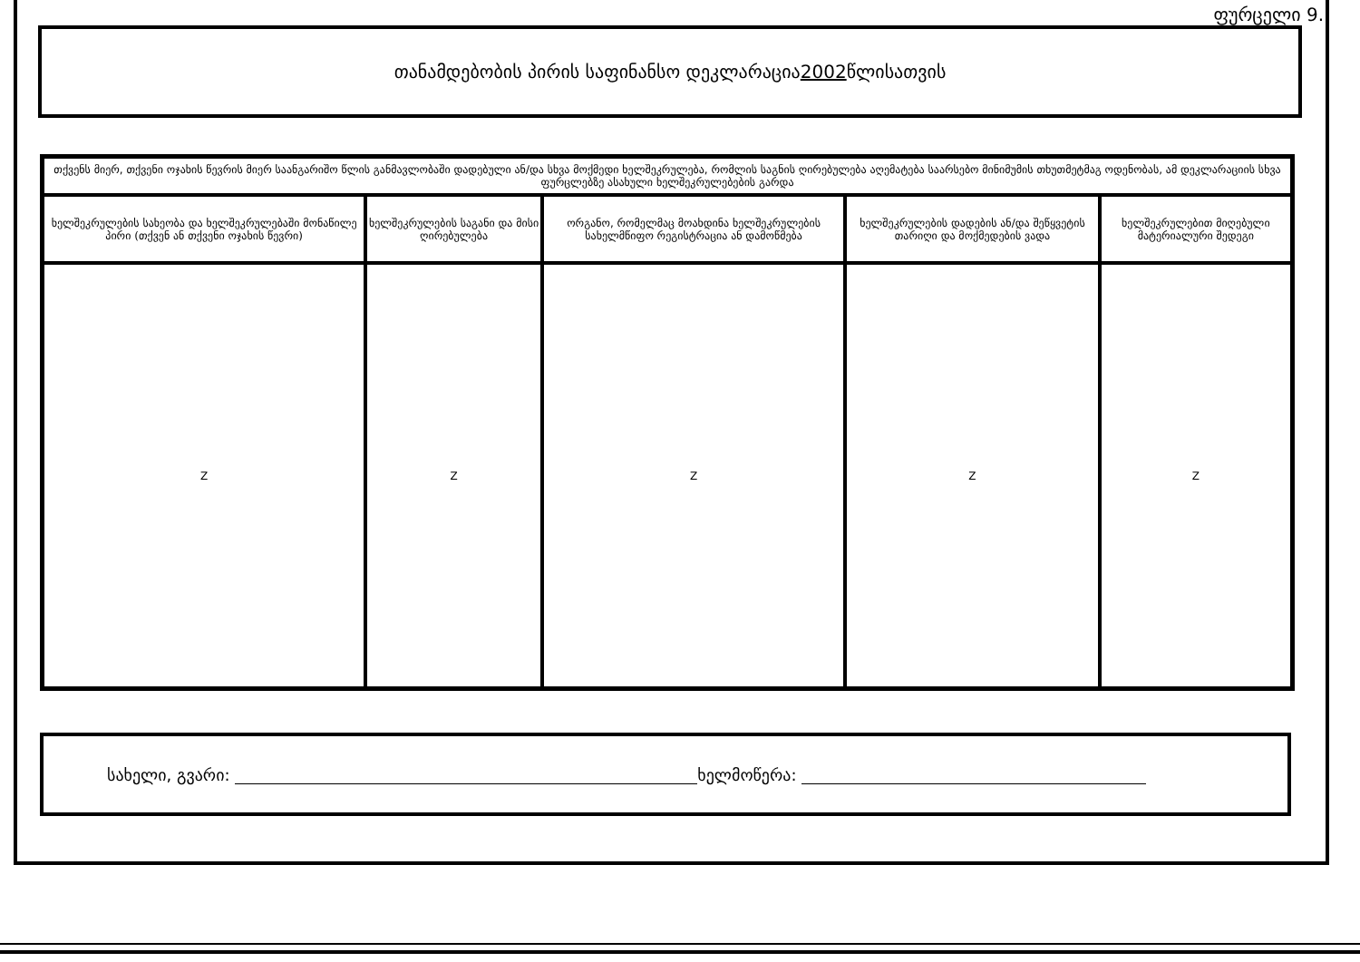ფურცელი 9.
თანამდებობის პირის საფინანსო დეკლარაცია 2002 წლისათვის
| თქვენს მიერ, თქვენი ოჯახის წევრის მიერ საანგარიშო წლის განმავლობაში დადებული ან/და სხვა მოქმედი ხელშეკრულება, რომლის საგნის ღირებულება აღემატება საარსებო მინიმუმის თხუთმეტმაგ ოდენობას, ამ დეკლარაციის სხვა ფურცლებზე ასახული ხელშეკრულებების გარდა | | | | |
| --- | --- | --- | --- | --- |
| ხელშეკრულების სახეობა და ხელშეკრულებაში მონაწილე პირი (თქვენ ან თქვენი ოჯახის წევრი) | ხელშეკრულების საგანი და მისი ღირებულება | ორგანო, რომელმაც მოახდინა ხელშეკრულების სახელმწიფო რეგისტრაცია ან დამოწმება | ხელშეკრულების დადების ან/და შეწყვეტის თარიღი და მოქმედების ვადა | ხელშეკრულებით მიღებული მატერიალური შედეგი |
| Z | Z | Z | Z | Z |
სახელი, გვარი: ხელმოწერა: